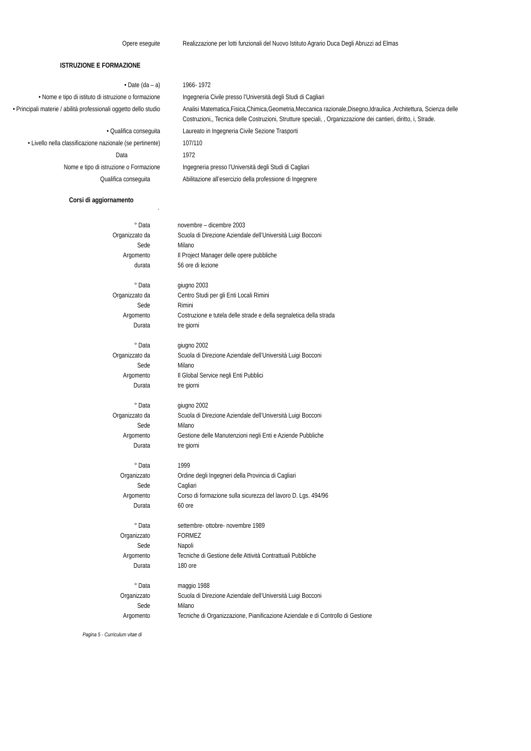Opere eseguite Realizzazione per lotti funzionali del Nuovo Istituto Agrario Duca Degli Abruzzi ad Elmas
ISTRUZIONE E FORMAZIONE
• Date (da – a) 1966- 1972
• Nome e tipo di istituto di istruzione o formazione
Ingegneria Civile presso l’Università degli Studi di Cagliari
• Principali materie / abilità professionali oggetto dello studio
Analisi Matematica,Fisica,Chimica,Geometria,Meccanica razionale,Disegno,Idraulica ,Architettura, Scienza delle Costruzioni,, Tecnica delle Costruzioni, Strutture speciali, , Organizzazione dei cantieri, diritto, i, Strade.
• Qualifica conseguita Laureato in Ingegneria Civile Sezione Trasporti
• Livello nella classificazione nazionale (se pertinente)
107/110
Data 1972
Nome e tipo di istruzione o Formazione Ingegneria presso l’Università degli Studi di Cagliari
Qualifica conseguita Abilitazione all’esercizio della professione di Ingegnere
Corsi di aggiornamento
.
° Data novembre – dicembre 2003
Organizzato da Scuola di Direzione Aziendale dell’Università Luigi Bocconi
Sede Milano
Argomento Il Project Manager delle opere pubbliche
durata 56 ore di lezione
° Data giugno 2003
Organizzato da Centro Studi per gli Enti Locali Rimini
Sede Rimini
Argomento Costruzione e tutela delle strade e della segnaletica della strada
Durata tre giorni
° Data giugno 2002
Organizzato da Scuola di Direzione Aziendale dell’Università Luigi Bocconi
Sede Milano
Argomento Il Global Service negli Enti Pubblici
Durata tre giorni
° Data giugno 2002
Organizzato da Scuola di Direzione Aziendale dell’Università Luigi Bocconi
Sede Milano
Argomento Gestione delle Manutenzioni negli Enti e Aziende Pubbliche
Durata tre giorni
° Data 1999
Organizzato Ordine degli Ingegneri della Provincia di Cagliari
Sede Cagliari
Argomento Corso di formazione sulla sicurezza del lavoro D. Lgs. 494/96
Durata 60 ore
° Data settembre- ottobre- novembre 1989
Organizzato FORMEZ
Sede Napoli
Argomento Tecniche di Gestione delle Attività Contrattuali Pubbliche
Durata 180 ore
° Data maggio 1988
Organizzato Scuola di Direzione Aziendale dell’Università Luigi Bocconi
Sede Milano
Argomento Tecniche di Organizzazione, Pianificazione Aziendale e di Controllo di Gestione
Pagina 5 - Curriculum vitae di